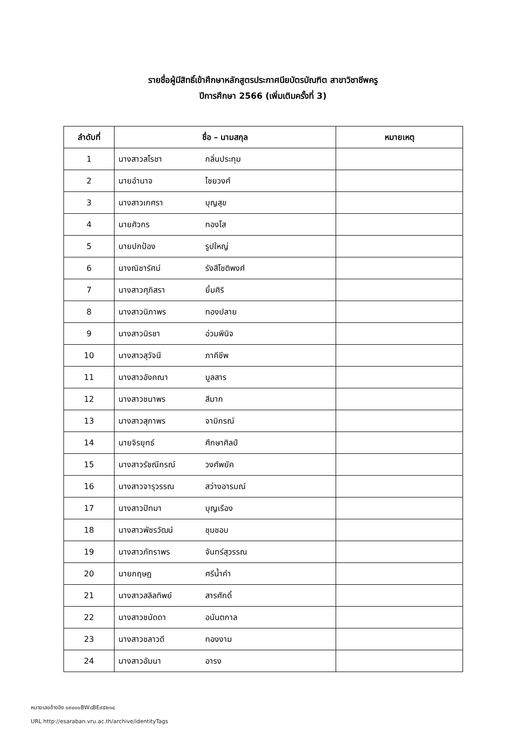รายชื่อผู้มีสิทธิ์เข้าศึกษาหลักสูตรประกาศนียบัตรบัณฑิต สาขาวิชาชีพครู
ปีการศึกษา 2566 (เพิ่มเติมครั้งที่ 3)
| ลำดับที่ | ชื่อ – นามสกุล | หมายเหตุ |
| --- | --- | --- |
| 1 | นางสาวสโรชา กลิ่นประทุม | |
| 2 | นายอำนาจ ไชยวงศ์ | |
| 3 | นางสาวเกศรา บุญสุข | |
| 4 | นายศิวกร ทองโส | |
| 5 | นายปกป้อง รูปใหญ่ | |
| 6 | นางณิชารัศม์ รังสีโชติพงศ์ | |
| 7 | นางสาวศุภิสรา ยิ้มศิริ | |
| 8 | นางสาวนิภาพร ทองปลาย | |
| 9 | นางสาวนิรชา อ่วมพินิจ | |
| 10 | นางสาวสุวัจนี ภาคีชีพ | |
| 11 | นางสาวอังคณา มูลสาร | |
| 12 | นางสาวชนาพร สีมาก | |
| 13 | นางสาวสุภาพร จามิกรณ์ | |
| 14 | นายจิรยุทธ์ ศึกษาศิลป์ | |
| 15 | นางสาวรัชณีกรณ์ วงศ์พยัค | |
| 16 | นางสาวจารุวรรณ สว่างอารมณ์ | |
| 17 | นางสาวปัทมา บุญเรือง | |
| 18 | นางสาวพัชรวัฒน์ ชุมชอบ | |
| 19 | นางสาวภัทราพร จันทร์สุวรรณ | |
| 20 | นายกฤษฎ ศรีน้ำคำ | |
| 21 | นางสาวสลิลทิพย์ สารศักดิ์ | |
| 22 | นางสาวชนัดดา อนันตกาล | |
| 23 | นางสาวชลาวดี ทองงาม | |
| 24 | นางสาวอัมนา อารง | |
หมายเลขอ้างอิง ๑๙๐๑๑BW๘BE๙๕๒๑๔
URL http://esaraban.vru.ac.th/archive/identityTags